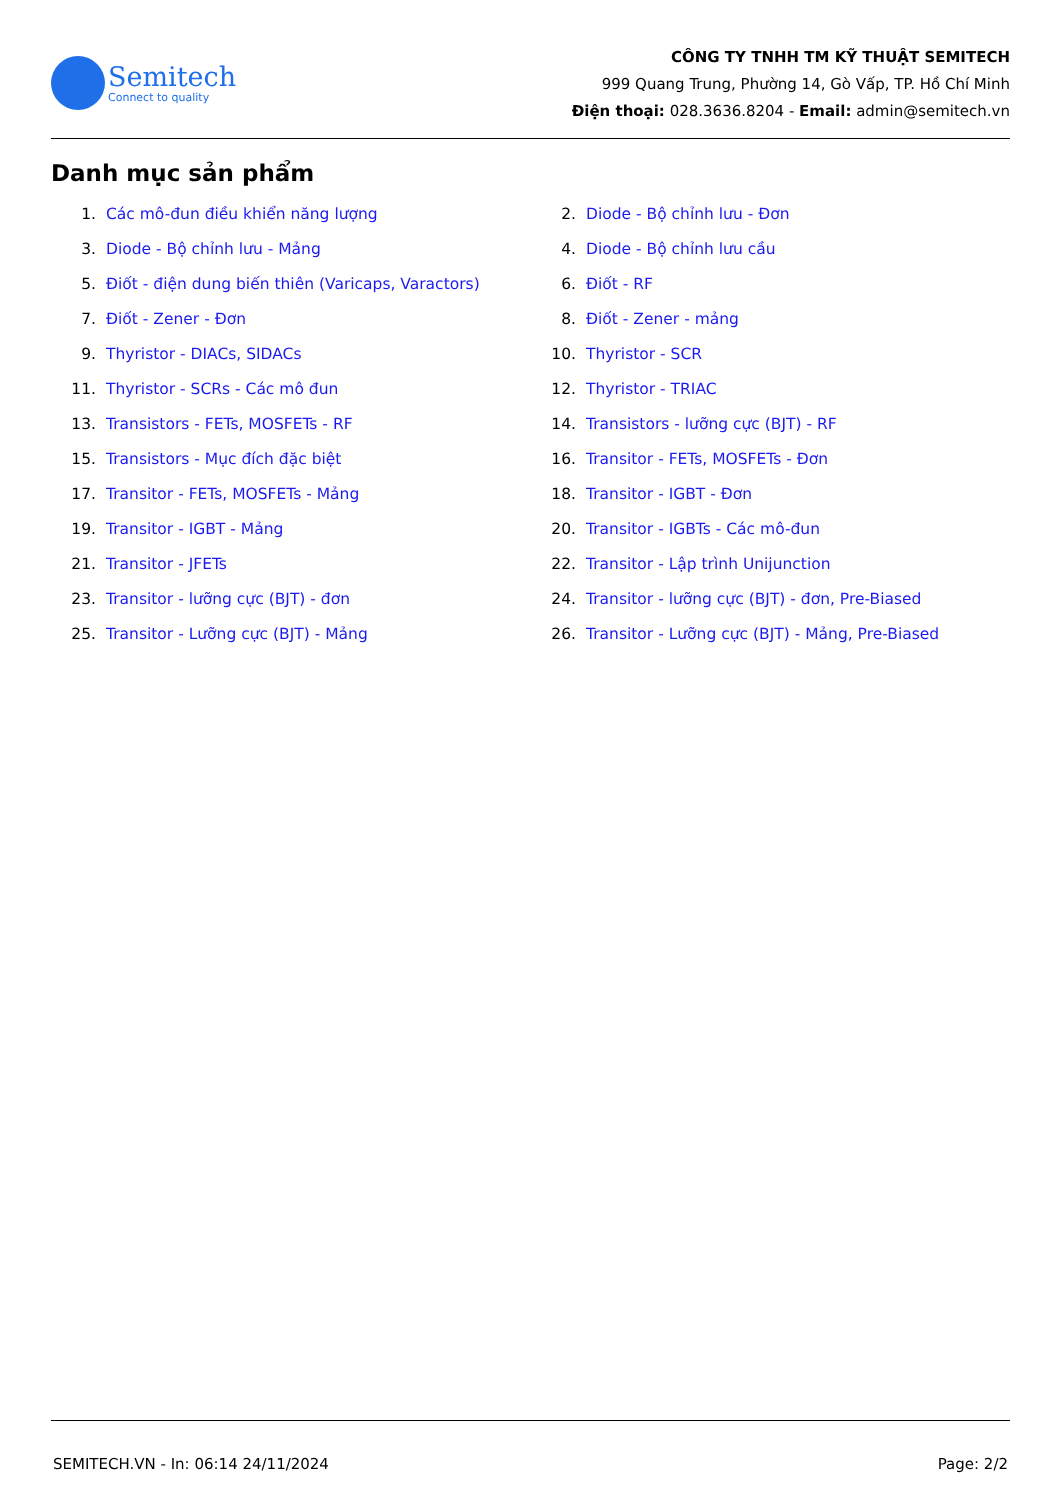Semitech
Connect to quality
CÔNG TY TNHH TM KỸ THUẬT SEMITECH
999 Quang Trung, Phường 14, Gò Vấp, TP. Hồ Chí Minh
Điện thoại: 028.3636.8204 - Email: admin@semitech.vn
Danh mục sản phẩm
1. Các mô-đun điều khiển năng lượng
2. Diode - Bộ chỉnh lưu - Đơn
3. Diode - Bộ chỉnh lưu - Mảng
4. Diode - Bộ chỉnh lưu cầu
5. Điốt - điện dung biến thiên (Varicaps, Varactors)
6. Điốt - RF
7. Điốt - Zener - Đơn
8. Điốt - Zener - mảng
9. Thyristor - DIACs, SIDACs
10. Thyristor - SCR
11. Thyristor - SCRs - Các mô đun
12. Thyristor - TRIAC
13. Transistors - FETs, MOSFETs - RF
14. Transistors - lưỡng cực (BJT) - RF
15. Transistors - Mục đích đặc biệt
16. Transitor - FETs, MOSFETs - Đơn
17. Transitor - FETs, MOSFETs - Mảng
18. Transitor - IGBT - Đơn
19. Transitor - IGBT - Mảng
20. Transitor - IGBTs - Các mô-đun
21. Transitor - JFETs
22. Transitor - Lập trình Unijunction
23. Transitor - lưỡng cực (BJT) - đơn
24. Transitor - lưỡng cực (BJT) - đơn, Pre-Biased
25. Transitor - Lưỡng cực (BJT) - Mảng
26. Transitor - Lưỡng cực (BJT) - Mảng, Pre-Biased
SEMITECH.VN - In: 06:14 24/11/2024 Page: 2/2